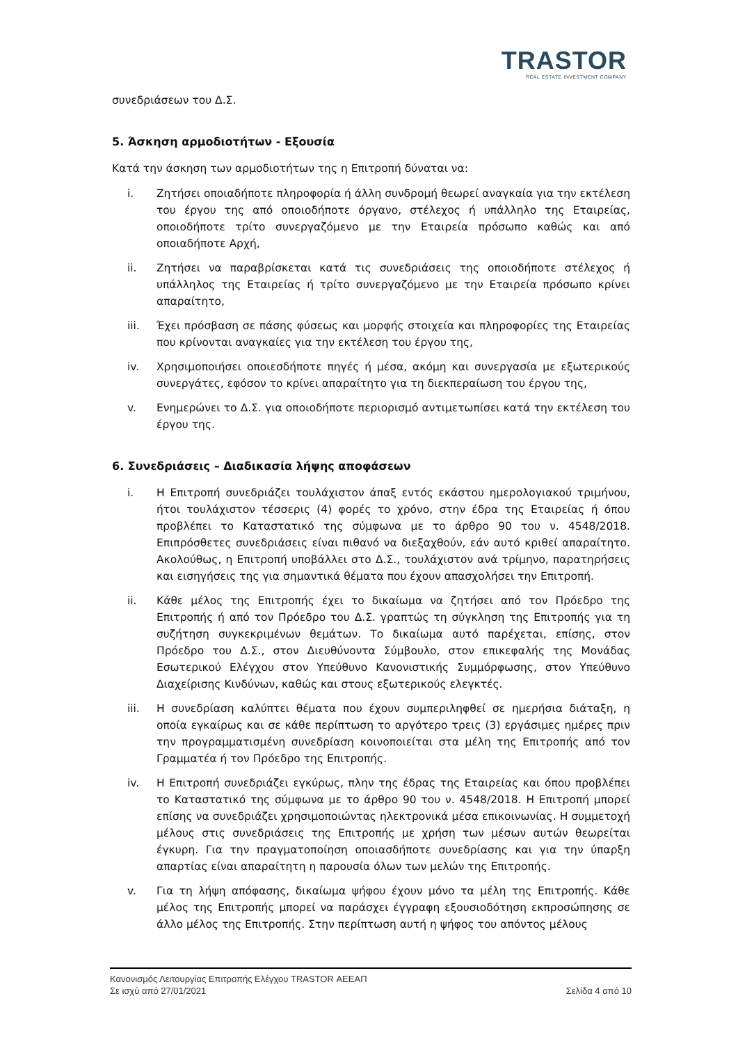TRASTOR
REAL ESTATE INVESTMENT COMPANY
συνεδριάσεων του Δ.Σ.
5. Άσκηση αρμοδιοτήτων - Εξουσία
Κατά την άσκηση των αρμοδιοτήτων της η Επιτροπή δύναται να:
i. Ζητήσει οποιαδήποτε πληροφορία ή άλλη συνδρομή θεωρεί αναγκαία για την εκτέλεση του έργου της από οποιοδήποτε όργανο, στέλεχος ή υπάλληλο της Εταιρείας, οποιοδήποτε τρίτο συνεργαζόμενο με την Εταιρεία πρόσωπο καθώς και από οποιαδήποτε Αρχή,
ii. Ζητήσει να παραβρίσκεται κατά τις συνεδριάσεις της οποιοδήποτε στέλεχος ή υπάλληλος της Εταιρείας ή τρίτο συνεργαζόμενο με την Εταιρεία πρόσωπο κρίνει απαραίτητο,
iii. Έχει πρόσβαση σε πάσης φύσεως και μορφής στοιχεία και πληροφορίες της Εταιρείας που κρίνονται αναγκαίες για την εκτέλεση του έργου της,
iv. Χρησιμοποιήσει οποιεσδήποτε πηγές ή μέσα, ακόμη και συνεργασία με εξωτερικούς συνεργάτες, εφόσον το κρίνει απαραίτητο για τη διεκπεραίωση του έργου της,
v. Ενημερώνει το Δ.Σ. για οποιοδήποτε περιορισμό αντιμετωπίσει κατά την εκτέλεση του έργου της.
6. Συνεδριάσεις – Διαδικασία λήψης αποφάσεων
i. Η Επιτροπή συνεδριάζει τουλάχιστον άπαξ εντός εκάστου ημερολογιακού τριμήνου, ήτοι τουλάχιστον τέσσερις (4) φορές το χρόνο, στην έδρα της Εταιρείας ή όπου προβλέπει το Καταστατικό της σύμφωνα με το άρθρο 90 του ν. 4548/2018. Επιπρόσθετες συνεδριάσεις είναι πιθανό να διεξαχθούν, εάν αυτό κριθεί απαραίτητο. Ακολούθως, η Επιτροπή υποβάλλει στο Δ.Σ., τουλάχιστον ανά τρίμηνο, παρατηρήσεις και εισηγήσεις της για σημαντικά θέματα που έχουν απασχολήσει την Επιτροπή.
ii. Κάθε μέλος της Επιτροπής έχει το δικαίωμα να ζητήσει από τον Πρόεδρο της Επιτροπής ή από τον Πρόεδρο του Δ.Σ. γραπτώς τη σύγκληση της Επιτροπής για τη συζήτηση συγκεκριμένων θεμάτων. Το δικαίωμα αυτό παρέχεται, επίσης, στον Πρόεδρο του Δ.Σ., στον Διευθύνοντα Σύμβουλο, στον επικεφαλής της Μονάδας Εσωτερικού Ελέγχου στον Υπεύθυνο Κανονιστικής Συμμόρφωσης, στον Υπεύθυνο Διαχείρισης Κινδύνων, καθώς και στους εξωτερικούς ελεγκτές.
iii. Η συνεδρίαση καλύπτει θέματα που έχουν συμπεριληφθεί σε ημερήσια διάταξη, η οποία εγκαίρως και σε κάθε περίπτωση το αργότερο τρεις (3) εργάσιμες ημέρες πριν την προγραμματισμένη συνεδρίαση κοινοποιείται στα μέλη της Επιτροπής από τον Γραμματέα ή τον Πρόεδρο της Επιτροπής.
iv. Η Επιτροπή συνεδριάζει εγκύρως, πλην της έδρας της Εταιρείας και όπου προβλέπει το Καταστατικό της σύμφωνα με το άρθρο 90 του ν. 4548/2018. Η Επιτροπή μπορεί επίσης να συνεδριάζει χρησιμοποιώντας ηλεκτρονικά μέσα επικοινωνίας. Η συμμετοχή μέλους στις συνεδριάσεις της Επιτροπής με χρήση των μέσων αυτών θεωρείται έγκυρη. Για την πραγματοποίηση οποιασδήποτε συνεδρίασης και για την ύπαρξη απαρτίας είναι απαραίτητη η παρουσία όλων των μελών της Επιτροπής.
v. Για τη λήψη απόφασης, δικαίωμα ψήφου έχουν μόνο τα μέλη της Επιτροπής. Κάθε μέλος της Επιτροπής μπορεί να παράσχει έγγραφη εξουσιοδότηση εκπροσώπησης σε άλλο μέλος της Επιτροπής. Στην περίπτωση αυτή η ψήφος του απόντος μέλους
Κανονισμός Λειτουργίας Επιτροπής Ελέγχου TRASTOR ΑΕΕΑΠ
Σε ισχύ από 27/01/2021 Σελίδα 4 από 10